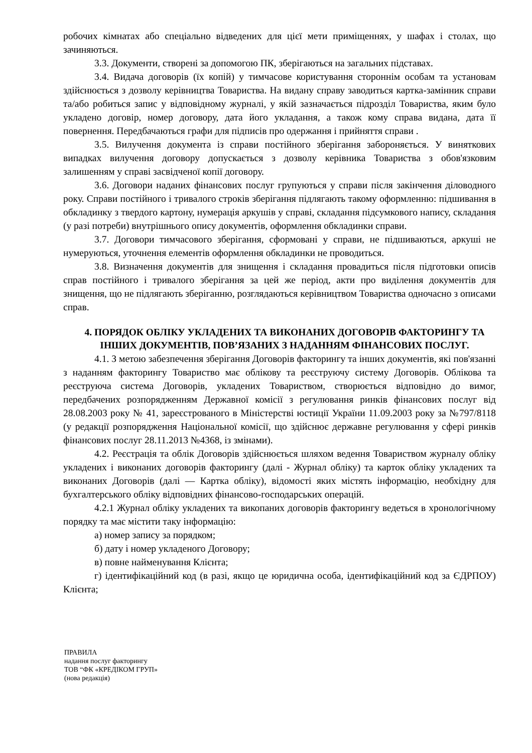робочих кімнатах або спеціально відведених для цієї мети приміщеннях, у шафах і столах, що зачиняються.
3.3. Документи, створені за допомогою ПК, зберігаються на загальних підставах.
3.4. Видача договорів (їх копій) у тимчасове користування стороннім особам та установам здійснюється з дозволу керівництва Товариства. На видану справу заводиться картка-замінник справи та/або робиться запис у відповідному журналі, у якій зазначається підрозділ Товариства, яким було укладено договір, номер договору, дата його укладання, а також кому справа видана, дата її повернення. Передбачаються графи для підписів про одержання і прийняття справи .
3.5. Вилучення документа із справи постійного зберігання забороняється. У виняткових випадках вилучення договору допускається з дозволу керівника Товариства з обов'язковим залишенням у справі засвідченої копії договору.
3.6. Договори наданих фінансових послуг групуються у справи після закінчення діловодного року. Справи постійного і тривалого строків зберігання підлягають такому оформленню: підшивання в обкладинку з твердого картону, нумерація аркушів у справі, складання підсумкового напису, складання (у разі потреби) внутрішнього опису документів, оформлення обкладинки справи.
3.7. Договори тимчасового зберігання, сформовані у справи, не підшиваються, аркуші не нумеруються, уточнення елементів оформлення обкладинки не проводиться.
3.8. Визначення документів для знищення і складання провадиться після підготовки описів справ постійного і тривалого зберігання за цей же період, акти про виділення документів для знищення, що не підлягають зберіганню, розглядаються керівництвом Товариства одночасно з описами справ.
4. ПОРЯДОК ОБЛІКУ УКЛАДЕНИХ ТА ВИКОНАНИХ ДОГОВОРІВ ФАКТОРИНГУ ТА ІНШИХ ДОКУМЕНТІВ, ПОВ’ЯЗАНИХ З НАДАННЯМ ФІНАНСОВИХ ПОСЛУГ.
4.1. З метою забезпечення зберігання Договорів факторингу та інших документів, які пов'язанні з наданням факторингу Товариство має облікову та реєструючу систему Договорів. Облікова та реєструюча система Договорів, укладених Товариством, створюється відповідно до вимог, передбачених розпорядженням Державної комісії з регулювання ринків фінансових послуг від 28.08.2003 року № 41, зареєстрованого в Міністерстві юстиції України 11.09.2003 року за №797/8118 (у редакції розпорядження Національної комісії, що здійснює державне регулювання у сфері ринків фінансових послуг 28.11.2013 №4368, із змінами).
4.2. Реєстрація та облік Договорів здійснюється шляхом ведення Товариством журналу обліку укладених і виконаних договорів факторингу (далі - Журнал обліку) та карток обліку укладених та виконаних Договорів (далі — Картка обліку), відомості яких містять інформацію, необхідну для бухгалтерського обліку відповідних фінансово-господарських операцій.
4.2.1 Журнал обліку укладених та викопаних договорів факторингу ведеться в хронологічному порядку та має містити таку інформацію:
а) номер запису за порядком;
б) дату і номер укладеного Договору;
в) повне найменування Клієнта;
г) ідентифікаційний код (в разі, якщо це юридична особа, ідентифікаційний код за ЄДРПОУ) Клієнта;
ПРАВИЛА
надання послуг факторингу
ТОВ “ФК «КРЕДІКОМ ГРУП»
(нова редакція)